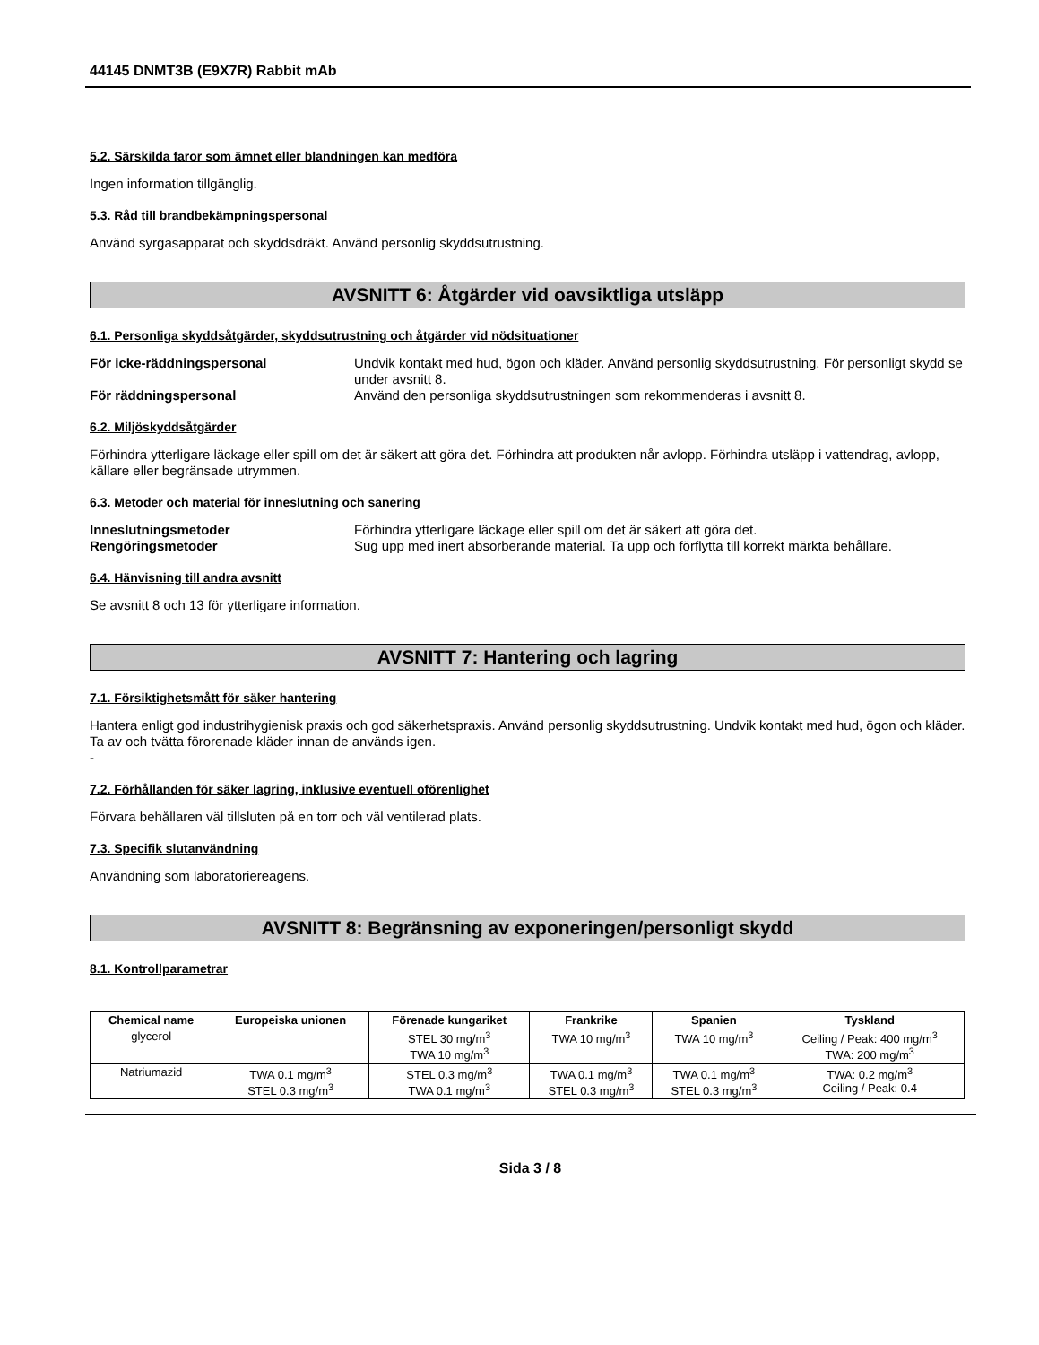44145 DNMT3B (E9X7R) Rabbit mAb
5.2. Särskilda faror som ämnet eller blandningen kan medföra
Ingen information tillgänglig.
5.3. Råd till brandbekämpningspersonal
Använd syrgasapparat och skyddsdräkt. Använd personlig skyddsutrustning.
AVSNITT 6: Åtgärder vid oavsiktliga utsläpp
6.1. Personliga skyddsåtgärder, skyddsutrustning och åtgärder vid nödsituationer
För icke-räddningspersonal Undvik kontakt med hud, ögon och kläder. Använd personlig skyddsutrustning. För personligt skydd se under avsnitt 8. För räddningspersonal Använd den personliga skyddsutrustningen som rekommenderas i avsnitt 8.
6.2. Miljöskyddsåtgärder
Förhindra ytterligare läckage eller spill om det är säkert att göra det. Förhindra att produkten når avlopp. Förhindra utsläpp i vattendrag, avlopp, källare eller begränsade utrymmen.
6.3. Metoder och material för inneslutning och sanering
Inneslutningsmetoder Förhindra ytterligare läckage eller spill om det är säkert att göra det. Rengöringsmetoder Sug upp med inert absorberande material. Ta upp och förflytta till korrekt märkta behållare.
6.4. Hänvisning till andra avsnitt
Se avsnitt 8 och 13 för ytterligare information.
AVSNITT 7: Hantering och lagring
7.1. Försiktighetsmått för säker hantering
Hantera enligt god industrihygienisk praxis och god säkerhetspraxis. Använd personlig skyddsutrustning. Undvik kontakt med hud, ögon och kläder. Ta av och tvätta förorenade kläder innan de används igen.
-
7.2. Förhållanden för säker lagring, inklusive eventuell oförenlighet
Förvara behållaren väl tillsluten på en torr och väl ventilerad plats.
7.3. Specifik slutanvändning
Användning som laboratoriereagens.
AVSNITT 8: Begränsning av exponeringen/personligt skydd
8.1. Kontrollparametrar
| Chemical name | Europeiska unionen | Förenade kungariket | Frankrike | Spanien | Tyskland |
| --- | --- | --- | --- | --- | --- |
| glycerol | | STEL 30 mg/m<sup>3</sup> TWA 10 mg/m<sup>3</sup> | TWA 10 mg/m<sup>3</sup> | TWA 10 mg/m<sup>3</sup> | Ceiling / Peak: 400 mg/m<sup>3</sup> TWA: 200 mg/m<sup>3</sup> |
| Natriumazid | TWA 0.1 mg/m<sup>3</sup> STEL 0.3 mg/m<sup>3</sup> | STEL 0.3 mg/m<sup>3</sup> TWA 0.1 mg/m<sup>3</sup> | TWA 0.1 mg/m<sup>3</sup> STEL 0.3 mg/m<sup>3</sup> | TWA 0.1 mg/m<sup>3</sup> STEL 0.3 mg/m<sup>3</sup> | TWA: 0.2 mg/m<sup>3</sup> Ceiling / Peak: 0.4 |
Sida 3 / 8